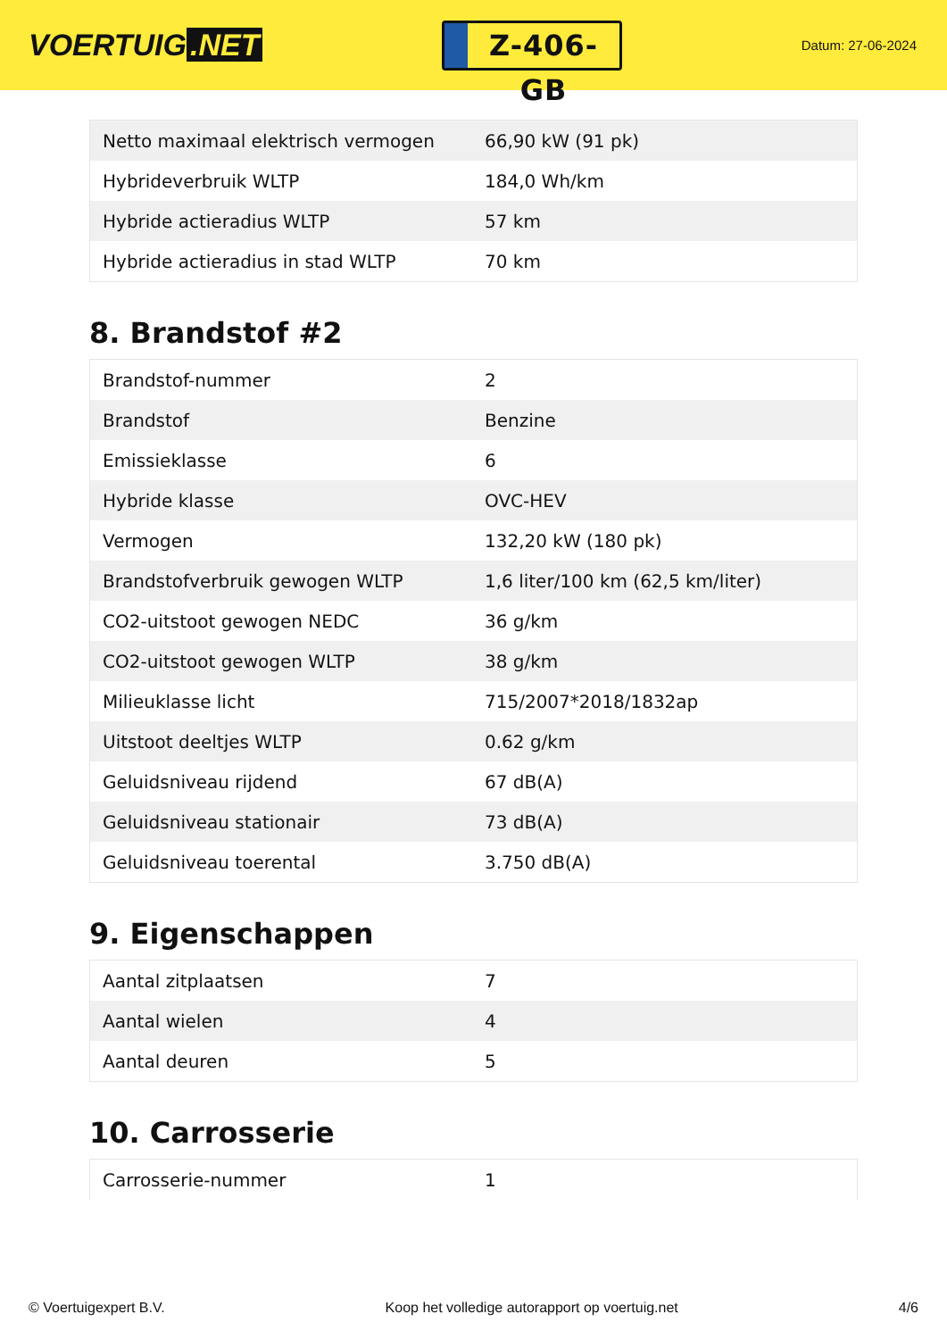VOERTUIG.NET
Z-406-GB
Datum: 27-06-2024
| Netto maximaal elektrisch vermogen | 66,90 kW (91 pk) |
| Hybrideverbruik WLTP | 184,0 Wh/km |
| Hybride actieradius WLTP | 57 km |
| Hybride actieradius in stad WLTP | 70 km |
8. Brandstof #2
| Brandstof-nummer | 2 |
| Brandstof | Benzine |
| Emissieklasse | 6 |
| Hybride klasse | OVC-HEV |
| Vermogen | 132,20 kW (180 pk) |
| Brandstofverbruik gewogen WLTP | 1,6 liter/100 km (62,5 km/liter) |
| CO2-uitstoot gewogen NEDC | 36 g/km |
| CO2-uitstoot gewogen WLTP | 38 g/km |
| Milieuklasse licht | 715/2007*2018/1832ap |
| Uitstoot deeltjes WLTP | 0.62 g/km |
| Geluidsniveau rijdend | 67 dB(A) |
| Geluidsniveau stationair | 73 dB(A) |
| Geluidsniveau toerental | 3.750 dB(A) |
9. Eigenschappen
| Aantal zitplaatsen | 7 |
| Aantal wielen | 4 |
| Aantal deuren | 5 |
10. Carrosserie
| Carrosserie-nummer | 1 |
© Voertuigexpert B.V. Koop het volledige autorapport op voertuig.net 4/6